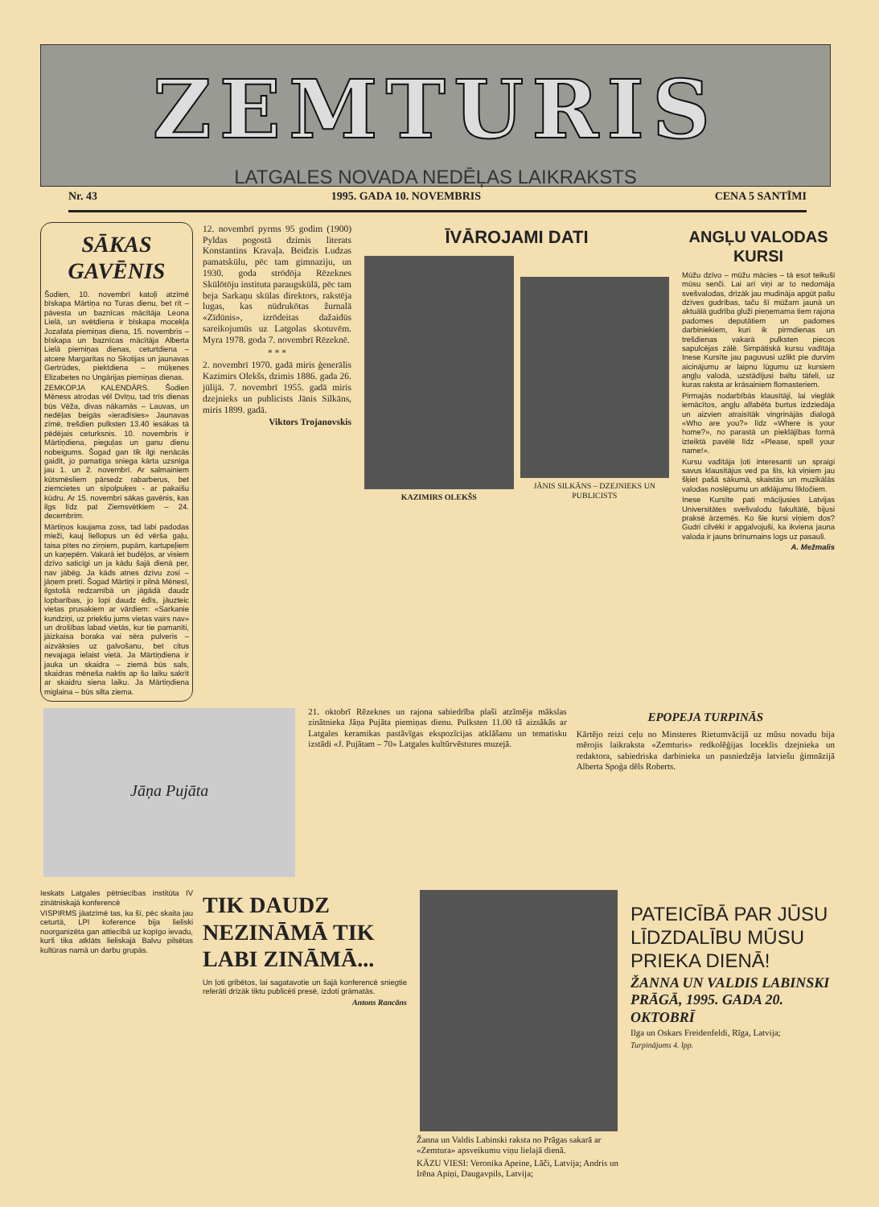ZEMTURIS
LATGALES NOVADA NEDĒĻAS LAIKRAKSTS
Nr. 43 1995. GADA 10. NOVEMBRIS CENA 5 SANTĪMI
SĀKAS GAVĒNIS
Šodien, 10. novembrī katoļi atzīmē bīskapa Mārtiņa no Turas dienu, bet rīt – pāvesta un baznīcas mācītāja Leona Lielā, un svētdiena ir bīskapa mocekļa Jozafata piemiņas diena, 15. novembris – bīskapa un baznīcas mācītāja Alberta Lielā piemiņas dienas, ceturtdiena – atcere Margaritas no Skotijas un jaunavas Gertrūdes, piektdiena – mūķenes Elizabetes no Ungārijas piemiņas dienas.
ZEMKOPJA KALENDĀRS. Šodien Mēness atrodas vēl Dvīņu, tad trīs dienas būs Vēža, divas nākamās – Lauvas, un nedēļas beigās «ieradīsies» Jaunavas zīmē, trešdien pulksten 13.40 iesākas tā pēdējais ceturksnis. 10. novembris ir Mārtiņdiena, pieguļas un ganu dienu nobeigums. Šogad gan tik ilgi nenācās gaidīt, jo pamatīga sniega kārta uzsniga jau 1. un 2. novembrī. Ar salmainiem kūtsmēsliem pārsedz rabarberus, bet ziemcietes un sīpolpuķes - ar pakaišu kūdru. Ar 15. novembri sākas gavēnis, kas ilgs līdz pat Ziemsvētkiem – 24. decembrim.
Mārtiņos kaujama zoss, tad labi padodas mieži, kauj liellopus un ēd vērša gaļu, taisa pītes no zirņiem, pupām, kartupeļiem un kaņepēm. Vakarā iet budēļos, ar visiem dzīvo saticīgi un ja kādu šajā dienā per, nav jābēg. Ja kāds atnes dzīvu zosi – jāņem pretī. Šogad Mārtiņi ir pilnā Mēnesī, ilgstošā redzamībā un jāgādā daudz lopbarības, jo lopi daudz ēdīs, jāuzteic vietas prusakiem ar vārdiem: «Sarkanie kundziņi, uz priekšu jums vietas vairs nav» un drošības labad vietās, kur tie pamanīti, jāizkaisa boraka vai sēra pulveris – aizvāksies uz galvošanu, bet citus nevajaga ielaist vietā. Ja Mārtiņdiena ir jauka un skaidra – ziemā būs sals, skaidras mēneša naktis ap šo laiku sakrīt ar skaidru siena laiku. Ja Mārtiņdiena miglaina – būs silta ziema.
12. novembrī pyrms 95 godim (1900) Pyldas pogostā dzimis literats Konstantins Kravaļa. Beidzis Ludzas pamatskūlu, pēc tam gimnaziju, un 1930. goda strōdōja Rēzeknes Skūlōtōju instituta paraugskūlā, pēc tam beja Sarkaņu skūlas direktors, rakstēja lugas, kas nūdrukōtas žurnalā «Zīdūnis», izrōdeitas dažaidūs sareikojumūs uz Latgolas skotuvēm. Myra 1978. goda 7. novembrī Rēzeknē.
* * *
2. novembrī 1970. gadā miris ģenerālis Kazimirs Olekšs, dzimis 1886. gada 26. jūlijā. 7. novembrī 1955. gadā miris dzejnieks un publicists Jānis Silkāns, miris 1899. gadā.
Viktors Trojanovskis
ĪVĀROJAMI DATI
KAZIMIRS OLEKŠS JĀNIS SILKĀNS – DZEJNIEKS UN PUBLICISTS
ANGĻU VALODAS KURSI
Mūžu dzīvo – mūžu mācies – tā esot teikuši mūsu senči. Lai arī viņi ar to nedomāja svešvalodas, drīzāk jau mudināja apgūt pašu dzīves gudrības, taču šī mūžam jaunā un aktuālā gudrība gluži pieņemama tiem rajona padomes deputātiem un padomes darbiniekiem, kuri ik pirmdienas un trešdienas vakarā pulksten piecos sapulcējas zālē. Simpātiskā kursu vadītāja Inese Kursīte jau paguvusi uzlikt pie durvīm aicinājumu ar laipnu lūgumu uz kursiem angļu valodā, uzstādījusi baltu tāfeli, uz kuras raksta ar krāsainiem flomasteriem.
Pirmajās nodarbībās klausītāji, lai vieglāk iemācītos, angļu alfabēta burtus izdziedāja un aizvien atraisītāk vingrinājās dialogā «Who are you?» līdz «Where is your home?», no parastā un pieklājības formā izteiktā pavēlē līdz «Please, spell your name!».
Kursu vadītāja ļoti interesanti un spraigi savus klausītājus ved pa šīs, kā viņiem jau šķiet pašā sākumā, skaistās un muzikālās valodas noslēpumu un atklājumu līkločiem.
Inese Kursīte pati mācījusies Latvijas Universitātes svešvalodu fakultātē, bijusi praksē ārzemēs. Ko šie kursi viņiem dos? Gudri cilvēki ir apgalvojuši, ka ikviena jauna valoda ir jauns brīnumains logs uz pasauli.
A. Mežmalis
Jāņa Pujāta
21. oktobrī Rēzeknes un rajona sabiedrība plaši atzīmēja mākslas zinātnieka Jāņa Pujāta piemiņas dienu. Pulksten 11.00 tā aizsākās ar Latgales keramikas pastāvīgas ekspozīcijas atklāšanu un tematisku izstādi «J. Pujātam – 70» Latgales kultūrvēstures muzejā.
EPOPEJA TURPINĀS
Kārtējo reizi ceļu no Minsteres Rietumvācijā uz mūsu novadu bija mērojis laikraksta «Zemturis» redkolēģijas loceklis dzejnieka un redaktora, sabiedriska darbinieka un pasniedzēja latviešu ģimnāzijā Alberta Spoģa dēls Roberts.
Ieskats Latgales pētniecības institūta IV zinātniskajā konferencē
VISPIRMS jāatzīmē tas, ka šī, pēc skaita jau ceturtā, LPI koference bija lieliski noorganizēta gan attiecībā uz kopīgo ievadu, kurš tika atklāts lieliskajā Balvu pilsētas kultūras namā un darbu grupās.
TIK DAUDZ NEZINĀMĀ TIK LABI ZINĀMĀ...
Un ļoti gribētos, lai sagatavotie un šajā konferencē sniegtie referāti drīzāk tiktu publicēti presē, izdoti grāmatās.
Antons Rancāns
Žanna un Valdis Labinski raksta no Prāgas sakarā ar «Zemtura» apsveikumu viņu lielajā dienā.
KĀZU VIESI: Veronika Apeine, Lāči, Latvija; Andris un Irēna Apiņi, Daugavpils, Latvija;
PATEICĪBĀ PAR JŪSU LĪDZDALĪBU MŪSU PRIEKA DIENĀ!
ŽANNA UN VALDIS LABINSKI PRĀGĀ, 1995. GADA 20. OKTOBRĪ
Ilga un Oskars Freidenfeldi, Rīga, Latvija;
Turpinājums 4. lpp.